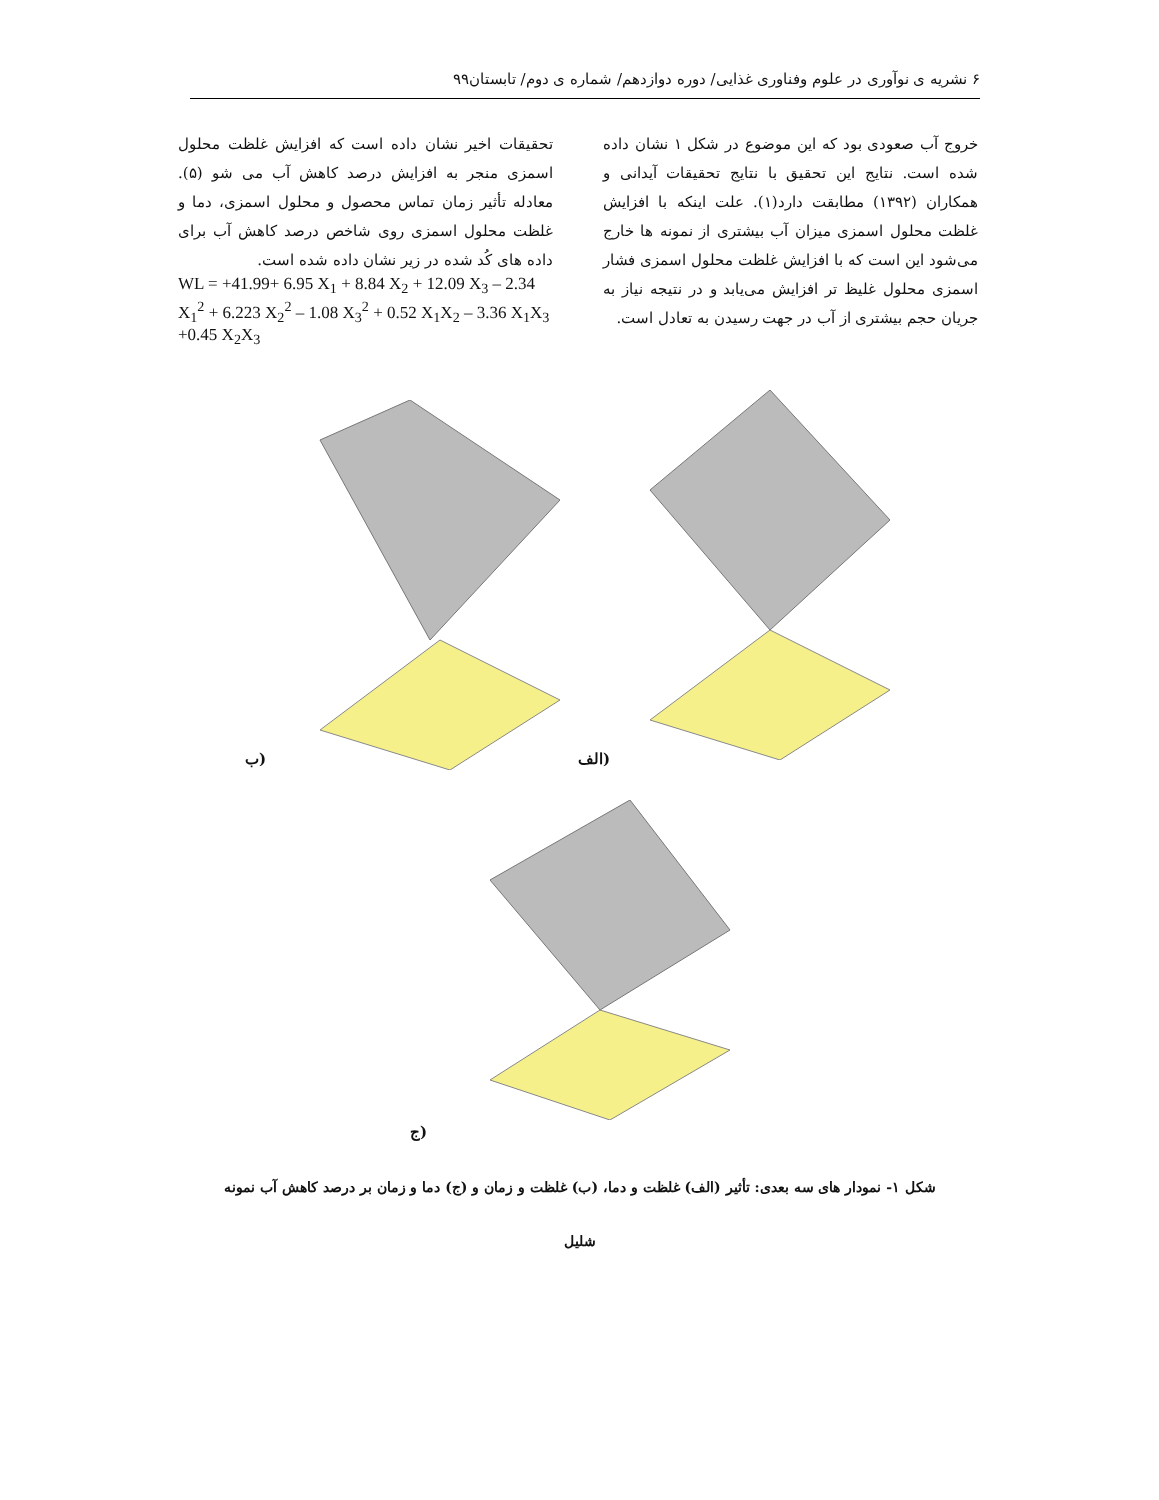۶ نشریه ی نوآوری در علوم وفناوری غذایی/ دوره دوازدهم/ شماره ی دوم/ تابستان۹۹
خروج آب صعودی بود که این موضوع در شکل ۱ نشان داده شده است. نتایج این تحقیق با نتایج تحقیقات آیدانی و همکاران (۱۳۹۲) مطابقت دارد(۱). علت اینکه با افزایش غلظت محلول اسمزی میزان آب بیشتری از نمونه ها خارج می‌شود این است که با افزایش غلظت محلول اسمزی فشار اسمزی محلول غلیظ تر افزایش می‌یابد و در نتیجه نیاز به جریان حجم بیشتری از آب در جهت رسیدن به تعادل است.
تحقیقات اخیر نشان داده است که افزایش غلظت محلول اسمزی منجر به افزایش درصد کاهش آب می شو (۵). معادله تأثیر زمان تماس محصول و محلول اسمزی، دما و غلظت محلول اسمزی روی شاخص درصد کاهش آب برای داده های کُد شده در زیر نشان داده شده است.
WL = +41.99+ 6.95 X<sub>1</sub> + 8.84 X<sub>2</sub> + 12.09 X<sub>3</sub> – 2.34 X<sub>1</sub><sup>2</sup> + 6.223 X<sub>2</sub><sup>2</sup> – 1.08 X<sub>3</sub><sup>2</sup> + 0.52 X<sub>1</sub>X<sub>2</sub> – 3.36 X<sub>1</sub>X<sub>3</sub> +0.45 X<sub>2</sub>X<sub>3</sub>
ب) الف)
ج)
شکل ۱- نمودار های سه بعدی: تأثیر (الف) غلظت و دما، (ب) غلظت و زمان و (ج) دما و زمان بر درصد کاهش آب نمونه
شلیل